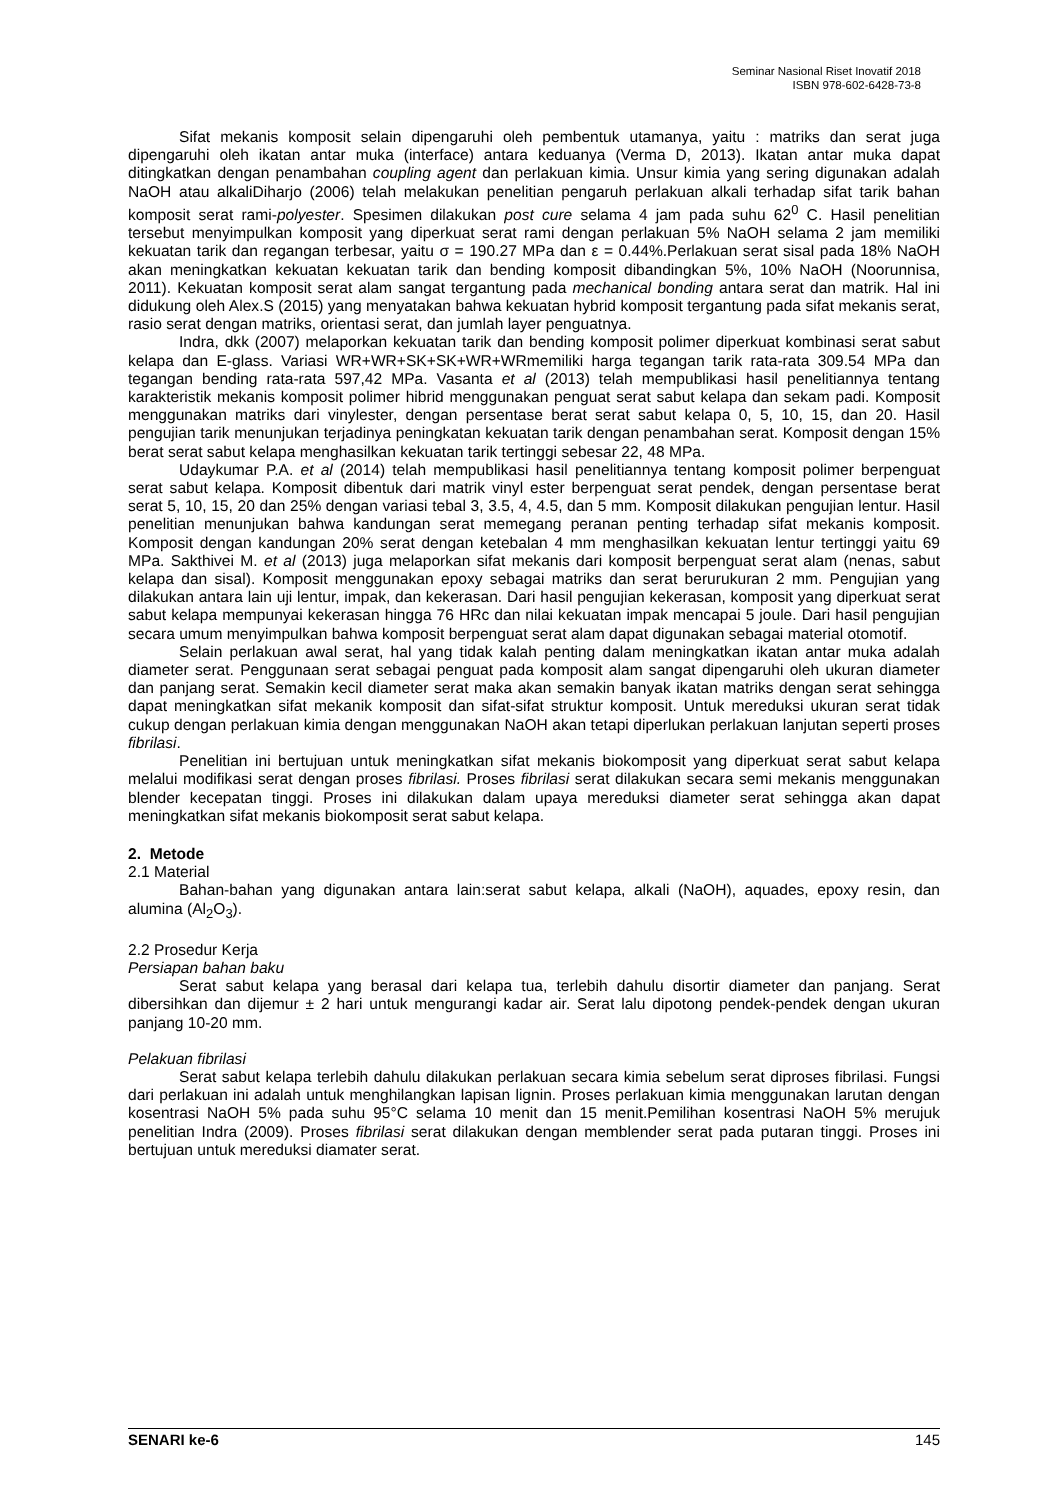Seminar Nasional Riset Inovatif 2018
ISBN 978-602-6428-73-8
Sifat mekanis komposit selain dipengaruhi oleh pembentuk utamanya, yaitu : matriks dan serat juga dipengaruhi oleh ikatan antar muka (interface) antara keduanya (Verma D, 2013). Ikatan antar muka dapat ditingkatkan dengan penambahan coupling agent dan perlakuan kimia. Unsur kimia yang sering digunakan adalah NaOH atau alkaliDiharjo (2006) telah melakukan penelitian pengaruh perlakuan alkali terhadap sifat tarik bahan komposit serat rami-polyester. Spesimen dilakukan post cure selama 4 jam pada suhu 62<sup>0</sup> C. Hasil penelitian tersebut menyimpulkan komposit yang diperkuat serat rami dengan perlakuan 5% NaOH selama 2 jam memiliki kekuatan tarik dan regangan terbesar, yaitu σ = 190.27 MPa dan ε = 0.44%.Perlakuan serat sisal pada 18% NaOH akan meningkatkan kekuatan kekuatan tarik dan bending komposit dibandingkan 5%, 10% NaOH (Noorunnisa, 2011). Kekuatan komposit serat alam sangat tergantung pada mechanical bonding antara serat dan matrik. Hal ini didukung oleh Alex.S (2015) yang menyatakan bahwa kekuatan hybrid komposit tergantung pada sifat mekanis serat, rasio serat dengan matriks, orientasi serat, dan jumlah layer penguatnya.
Indra, dkk (2007) melaporkan kekuatan tarik dan bending komposit polimer diperkuat kombinasi serat sabut kelapa dan E-glass. Variasi WR+WR+SK+SK+WR+WRmemiliki harga tegangan tarik rata-rata 309.54 MPa dan tegangan bending rata-rata 597,42 MPa. Vasanta et al (2013) telah mempublikasi hasil penelitiannya tentang karakteristik mekanis komposit polimer hibrid menggunakan penguat serat sabut kelapa dan sekam padi. Komposit menggunakan matriks dari vinylester, dengan persentase berat serat sabut kelapa 0, 5, 10, 15, dan 20. Hasil pengujian tarik menunjukan terjadinya peningkatan kekuatan tarik dengan penambahan serat. Komposit dengan 15% berat serat sabut kelapa menghasilkan kekuatan tarik tertinggi sebesar 22, 48 MPa.
Udaykumar P.A. et al (2014) telah mempublikasi hasil penelitiannya tentang komposit polimer berpenguat serat sabut kelapa. Komposit dibentuk dari matrik vinyl ester berpenguat serat pendek, dengan persentase berat serat 5, 10, 15, 20 dan 25% dengan variasi tebal 3, 3.5, 4, 4.5, dan 5 mm. Komposit dilakukan pengujian lentur. Hasil penelitian menunjukan bahwa kandungan serat memegang peranan penting terhadap sifat mekanis komposit. Komposit dengan kandungan 20% serat dengan ketebalan 4 mm menghasilkan kekuatan lentur tertinggi yaitu 69 MPa. Sakthivei M. et al (2013) juga melaporkan sifat mekanis dari komposit berpenguat serat alam (nenas, sabut kelapa dan sisal). Komposit menggunakan epoxy sebagai matriks dan serat berurukuran 2 mm. Pengujian yang dilakukan antara lain uji lentur, impak, dan kekerasan. Dari hasil pengujian kekerasan, komposit yang diperkuat serat sabut kelapa mempunyai kekerasan hingga 76 HRc dan nilai kekuatan impak mencapai 5 joule. Dari hasil pengujian secara umum menyimpulkan bahwa komposit berpenguat serat alam dapat digunakan sebagai material otomotif.
Selain perlakuan awal serat, hal yang tidak kalah penting dalam meningkatkan ikatan antar muka adalah diameter serat. Penggunaan serat sebagai penguat pada komposit alam sangat dipengaruhi oleh ukuran diameter dan panjang serat. Semakin kecil diameter serat maka akan semakin banyak ikatan matriks dengan serat sehingga dapat meningkatkan sifat mekanik komposit dan sifat-sifat struktur komposit. Untuk mereduksi ukuran serat tidak cukup dengan perlakuan kimia dengan menggunakan NaOH akan tetapi diperlukan perlakuan lanjutan seperti proses fibrilasi.
Penelitian ini bertujuan untuk meningkatkan sifat mekanis biokomposit yang diperkuat serat sabut kelapa melalui modifikasi serat dengan proses fibrilasi. Proses fibrilasi serat dilakukan secara semi mekanis menggunakan blender kecepatan tinggi. Proses ini dilakukan dalam upaya mereduksi diameter serat sehingga akan dapat meningkatkan sifat mekanis biokomposit serat sabut kelapa.
2. Metode
2.1 Material
Bahan-bahan yang digunakan antara lain:serat sabut kelapa, alkali (NaOH), aquades, epoxy resin, dan alumina (Al<sub>2</sub>O<sub>3</sub>).
2.2 Prosedur Kerja
Persiapan bahan baku
Serat sabut kelapa yang berasal dari kelapa tua, terlebih dahulu disortir diameter dan panjang. Serat dibersihkan dan dijemur ± 2 hari untuk mengurangi kadar air. Serat lalu dipotong pendek-pendek dengan ukuran panjang 10-20 mm.
Pelakuan fibrilasi
Serat sabut kelapa terlebih dahulu dilakukan perlakuan secara kimia sebelum serat diproses fibrilasi. Fungsi dari perlakuan ini adalah untuk menghilangkan lapisan lignin. Proses perlakuan kimia menggunakan larutan dengan kosentrasi NaOH 5% pada suhu 95°C selama 10 menit dan 15 menit.Pemilihan kosentrasi NaOH 5% merujuk penelitian Indra (2009). Proses fibrilasi serat dilakukan dengan memblender serat pada putaran tinggi. Proses ini bertujuan untuk mereduksi diamater serat.
SENARI ke-6 145